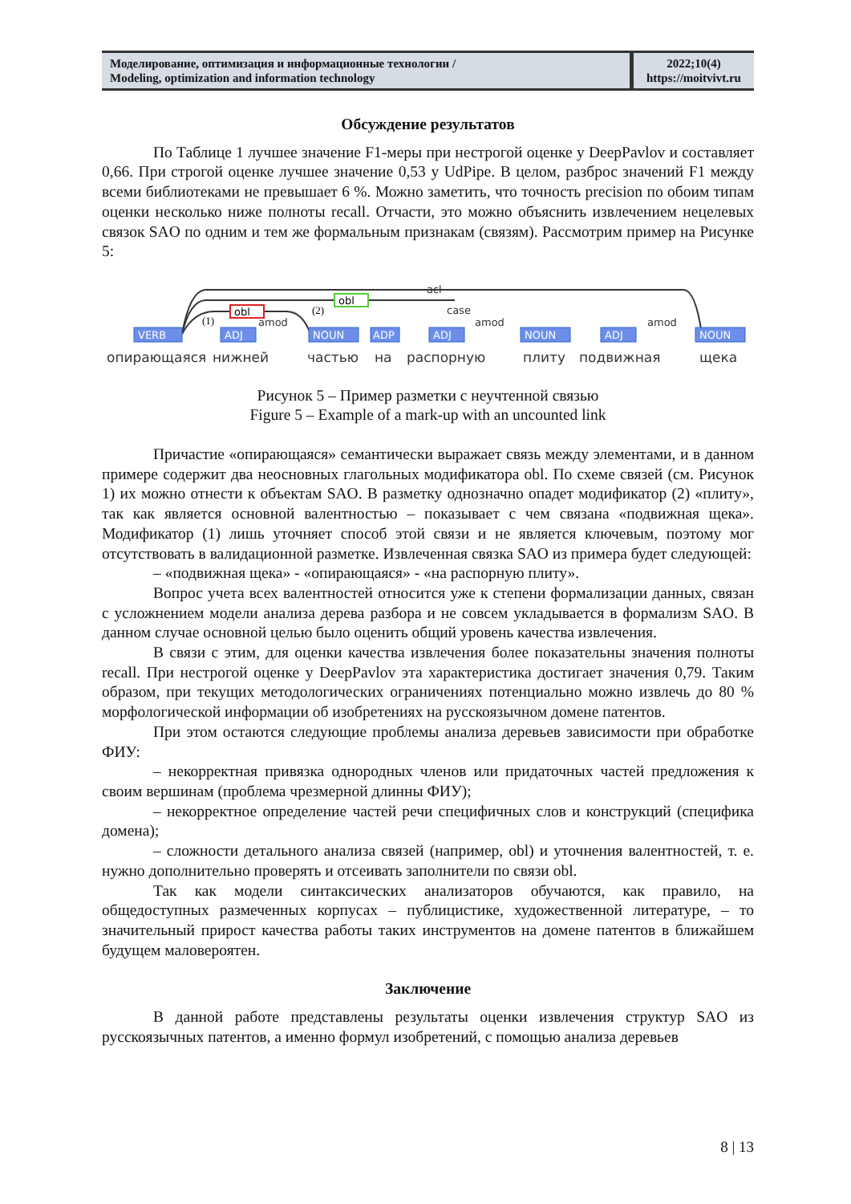| Моделирование, оптимизация и информационные технологии / Modeling, optimization and information technology | 2022;10(4) https://moitvivt.ru |
Обсуждение результатов
По Таблице 1 лучшее значение F1-меры при нестрогой оценке у DeepPavlov и составляет 0,66. При строгой оценке лучшее значение 0,53 у UdPipe. В целом, разброс значений F1 между всеми библиотеками не превышает 6 %. Можно заметить, что точность precision по обоим типам оценки несколько ниже полноты recall. Отчасти, это можно объяснить извлечением нецелевых связок SAO по одним и тем же формальным признакам (связям). Рассмотрим пример на Рисунке 5:
acl
obl
obl
(1)
(2)
amod
case
amod
amod
VERB
ADJ
NOUN
ADP
ADJ
NOUN
ADJ
NOUN
опирающаяся
нижней
частью
на
распорную
плиту
подвижная
щека
Рисунок 5 – Пример разметки с неучтенной связью
Figure 5 – Example of a mark-up with an uncounted link
Причастие «опирающаяся» семантически выражает связь между элементами, и в данном примере содержит два неосновных глагольных модификатора obl. По схеме связей (см. Рисунок 1) их можно отнести к объектам SAO. В разметку однозначно опадет модификатор (2) «плиту», так как является основной валентностью – показывает с чем связана «подвижная щека». Модификатор (1) лишь уточняет способ этой связи и не является ключевым, поэтому мог отсутствовать в валидационной разметке. Извлеченная связка SAO из примера будет следующей:
– «подвижная щека» - «опирающаяся» - «на распорную плиту».
Вопрос учета всех валентностей относится уже к степени формализации данных, связан с усложнением модели анализа дерева разбора и не совсем укладывается в формализм SAO. В данном случае основной целью было оценить общий уровень качества извлечения.
В связи с этим, для оценки качества извлечения более показательны значения полноты recall. При нестрогой оценке у DeepPavlov эта характеристика достигает значения 0,79. Таким образом, при текущих методологических ограничениях потенциально можно извлечь до 80 % морфологической информации об изобретениях на русскоязычном домене патентов.
При этом остаются следующие проблемы анализа деревьев зависимости при обработке ФИУ:
– некорректная привязка однородных членов или придаточных частей предложения к своим вершинам (проблема чрезмерной длинны ФИУ);
– некорректное определение частей речи специфичных слов и конструкций (специфика домена);
– сложности детального анализа связей (например, obl) и уточнения валентностей, т. е. нужно дополнительно проверять и отсеивать заполнители по связи obl.
Так как модели синтаксических анализаторов обучаются, как правило, на общедоступных размеченных корпусах – публицистике, художественной литературе, – то значительный прирост качества работы таких инструментов на домене патентов в ближайшем будущем маловероятен.
Заключение
В данной работе представлены результаты оценки извлечения структур SAO из русскоязычных патентов, а именно формул изобретений, с помощью анализа деревьев
8 | 13